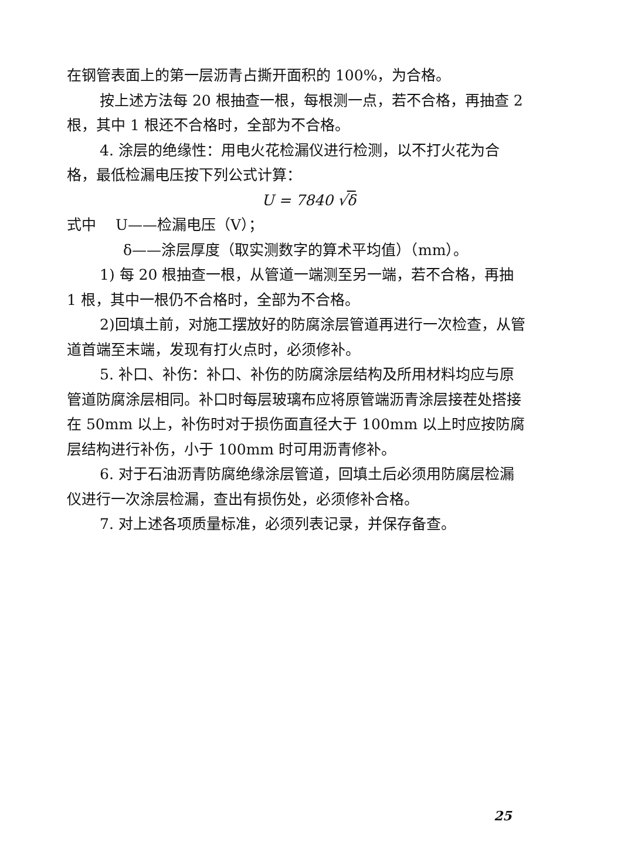在钢管表面上的第一层沥青占撕开面积的 100%，为合格。
按上述方法每 20 根抽查一根，每根测一点，若不合格，再抽查 2 根，其中 1 根还不合格时，全部为不合格。
4. 涂层的绝缘性：用电火花检漏仪进行检测，以不打火花为合格，最低检漏电压按下列公式计算：
U = 7840 √δ
式中　 U——检漏电压（V）；
δ——涂层厚度（取实测数字的算术平均值）（mm）。
1) 每 20 根抽查一根，从管道一端测至另一端，若不合格，再抽 1 根，其中一根仍不合格时，全部为不合格。
2)回填土前，对施工摆放好的防腐涂层管道再进行一次检查，从管道首端至末端，发现有打火点时，必须修补。
5. 补口、补伤：补口、补伤的防腐涂层结构及所用材料均应与原管道防腐涂层相同。补口时每层玻璃布应将原管端沥青涂层接茬处搭接在 50mm 以上，补伤时对于损伤面直径大于 100mm 以上时应按防腐层结构进行补伤，小于 100mm 时可用沥青修补。
6. 对于石油沥青防腐绝缘涂层管道，回填土后必须用防腐层检漏仪进行一次涂层检漏，查出有损伤处，必须修补合格。
7. 对上述各项质量标准，必须列表记录，并保存备查。
25